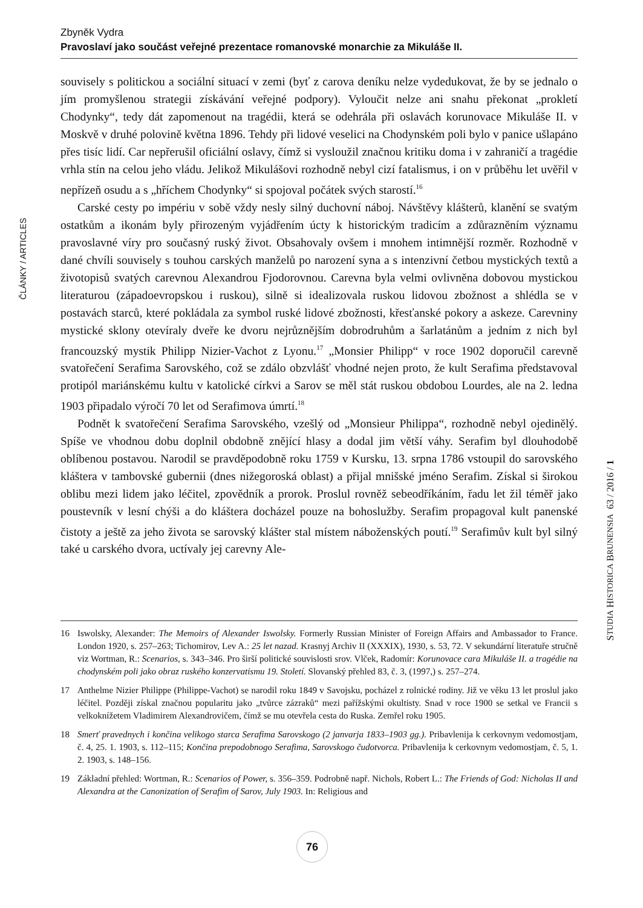Zbyněk Vydra
Pravoslaví jako součást veřejné prezentace romanovské monarchie za Mikuláše II.
ČLÁNKY / ARTICLES
souvisely s politickou a sociální situací v zemi (byť z carova deníku nelze vydedukovat, že by se jednalo o jím promyšlenou strategii získávání veřejné podpory). Vyloučit nelze ani snahu překonat „prokletí Chodynky“, tedy dát zapomenout na tragédii, která se odehrála při oslavách korunovace Mikuláše II. v Moskvě v druhé polovině května 1896. Tehdy při lidové veselici na Chodynském poli bylo v panice ušlapáno přes tisíc lidí. Car nepřerušil oficiální oslavy, čímž si vysloužil značnou kritiku doma i v zahraničí a tragédie vrhla stín na celou jeho vládu. Jelikož Mikulášovi rozhodně nebyl cizí fatalismus, i on v průběhu let uvěřil v nepřízeň osudu a s „hříchem Chodynky“ si spojoval počátek svých starostí.<sup>16</sup>
Carské cesty po impériu v sobě vždy nesly silný duchovní náboj. Návštěvy klášterů, klanění se svatým ostatkům a ikonám byly přirozeným vyjádřením úcty k historickým tradicím a zdůrazněním významu pravoslavné víry pro současný ruský život. Obsahovaly ovšem i mnohem intimnější rozměr. Rozhodně v dané chvíli souvisely s touhou carských manželů po narození syna a s intenzivní četbou mystických textů a životopisů svatých carevnou Alexandrou Fjodorovnou. Carevna byla velmi ovlivněna dobovou mystickou literaturou (západoevropskou i ruskou), silně si idealizovala ruskou lidovou zbožnost a shlédla se v postavách starců, které pokládala za symbol ruské lidové zbožnosti, křesťanské pokory a askeze. Carevniny mystické sklony otevíraly dveře ke dvoru nejrůznějším dobrodruhům a šarlatánům a jedním z nich byl francouzský mystik Philipp Nizier-Vachot z Lyonu.<sup>17</sup> „Monsier Philipp“ v roce 1902 doporučil carevně svatořečení Serafima Sarovského, což se zdálo obzvlášť vhodné nejen proto, že kult Serafima představoval protipól mariánskému kultu v katolické církvi a Sarov se měl stát ruskou obdobou Lourdes, ale na 2. ledna 1903 připadalo výročí 70 let od Serafimova úmrtí.<sup>18</sup>
Podnět k svatořečení Serafima Sarovského, vzešlý od „Monsieur Philippa“, rozhodně nebyl ojedinělý. Spíše ve vhodnou dobu doplnil obdobně znějící hlasy a dodal jim větší váhy. Serafim byl dlouhodobě oblíbenou postavou. Narodil se pravděpodobně roku 1759 v Kursku, 13. srpna 1786 vstoupil do sarovského kláštera v tambovské gubernii (dnes nižegoroská oblast) a přijal mnišské jméno Serafim. Získal si širokou oblibu mezi lidem jako léčitel, zpovědník a prorok. Proslul rovněž sebeodříkáním, řadu let žil téměř jako poustevník v lesní chýši a do kláštera docházel pouze na bohoslužby. Serafim propagoval kult panenské čistoty a ještě za jeho života se sarovský klášter stal místem náboženských poutí.<sup>19</sup> Serafimův kult byl silný také u carského dvora, uctívaly jej carevny Ale-
STUDIA HISTORICA BRUNENSIA 63 / 2016 / 1
16 Iswolsky, Alexander: The Memoirs of Alexander Iswolsky. Formerly Russian Minister of Foreign Affairs and Ambassador to France. London 1920, s. 257–263; Tichomirov, Lev A.: 25 let nazad. Krasnyj Archiv II (XXXIX), 1930, s. 53, 72. V sekundární literatuře stručně viz Wortman, R.: Scenarios, s. 343–346. Pro širší politické souvislosti srov. Vlček, Radomír: Korunovace cara Mikuláše II. a tragédie na chodynském poli jako obraz ruského konzervatismu 19. Století. Slovanský přehled 83, č. 3, (1997,) s. 257–274.
17 Anthelme Nizier Philippe (Philippe-Vachot) se narodil roku 1849 v Savojsku, pocházel z rolnické rodiny. Již ve věku 13 let proslul jako léčitel. Později získal značnou popularitu jako „tvůrce zázraků“ mezi pařížskými okultisty. Snad v roce 1900 se setkal ve Francii s velkoknížetem Vladimirem Alexandrovičem, čímž se mu otevřela cesta do Ruska. Zemřel roku 1905.
18 Smerť pravednych i končina velikogo starca Serafima Sarovskogo (2 janvarja 1833–1903 gg.). Pribavlenija k cerkovnym vedomostjam, č. 4, 25. 1. 1903, s. 112–115; Končina prepodobnogo Serafima, Sarovskogo čudotvorca. Pribavlenija k cerkovnym vedomostjam, č. 5, 1. 2. 1903, s. 148–156.
19 Základní přehled: Wortman, R.: Scenarios of Power, s. 356–359. Podrobně např. Nichols, Robert L.: The Friends of God: Nicholas II and Alexandra at the Canonization of Serafim of Sarov, July 1903. In: Religious and
76